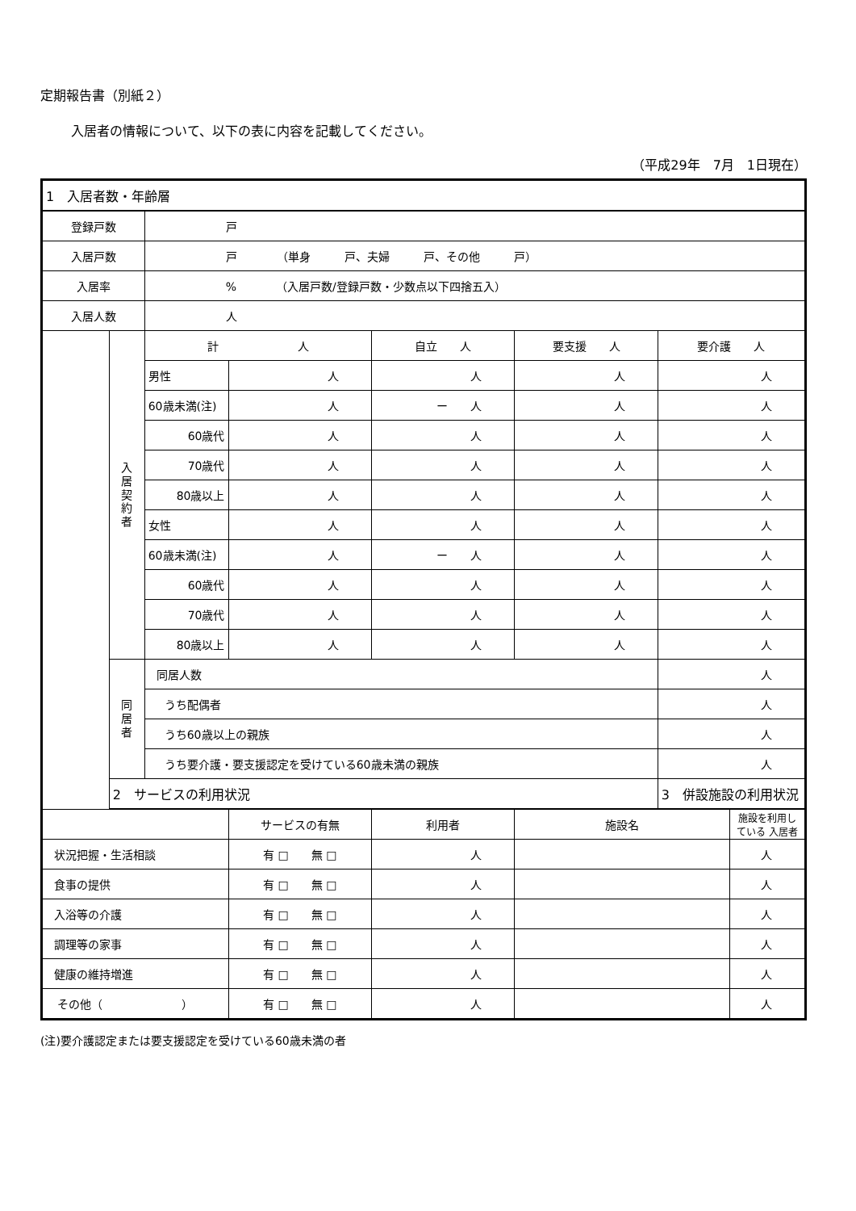定期報告書（別紙２）
入居者の情報について、以下の表に内容を記載してください。
（平成29年　7月　1日現在）
| 1 入居者数・年齢層 | | | | | | | |
| 登録戸数 | | 戸 | | | | | |
| 入居戸数 | | 戸 （単身 戸、夫婦 戸、その他 戸） | | | | | |
| 入居率 | | % （入居戸数/登録戸数・少数点以下四捨五入） | | | | | |
| 入居人数 | | 人 | | | | | |
| | 入 居 契 約 者 | 計 人 | | 自立 人 | 要支援 人 | 要介護 人 | |
| | | 男性 | 人 | 人 | 人 | 人 | |
| | | 60歳未満(注) | 人 | ー 人 | 人 | 人 | |
| | | 60歳代 | 人 | 人 | 人 | 人 | |
| | | 70歳代 | 人 | 人 | 人 | 人 | |
| | | 80歳以上 | 人 | 人 | 人 | 人 | |
| | | 女性 | 人 | 人 | 人 | 人 | |
| | | 60歳未満(注) | 人 | ー 人 | 人 | 人 | |
| | | 60歳代 | 人 | 人 | 人 | 人 | |
| | | 70歳代 | 人 | 人 | 人 | 人 | |
| | | 80歳以上 | 人 | 人 | 人 | 人 | |
| | 同 居 者 | 同居人数 | | | | 人 | |
| | | うち配偶者 | | | | 人 | |
| | | うち60歳以上の親族 | | | | 人 | |
| | | うち要介護・要支援認定を受けている60歳未満の親族 | | | | 人 | |
| | 2 サービスの利用状況 | | | | | 3 併設施設の利用状況 | |
| | | | サービスの有無 | 利用者 | 施設名 | | 施設を利用している 入居者 |
| 状況把握・生活相談 | | | 有 □ 無 □ | 人 | | | 人 |
| 食事の提供 | | | 有 □ 無 □ | 人 | | | 人 |
| 入浴等の介護 | | | 有 □ 無 □ | 人 | | | 人 |
| 調理等の家事 | | | 有 □ 無 □ | 人 | | | 人 |
| 健康の維持増進 | | | 有 □ 無 □ | 人 | | | 人 |
| その他（ ） | | | 有 □ 無 □ | 人 | | | 人 |
(注)要介護認定または要支援認定を受けている60歳未満の者